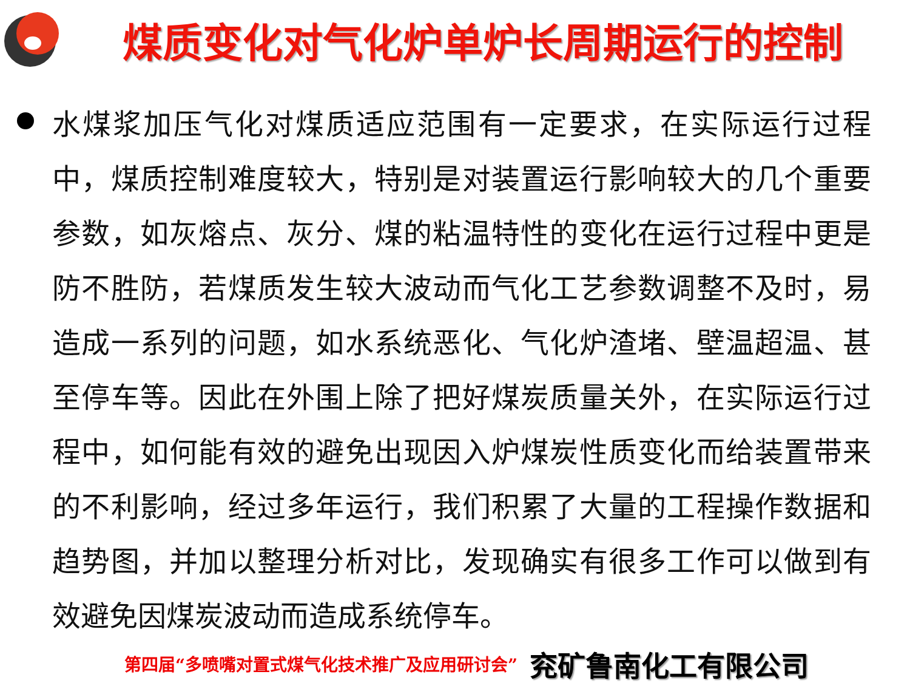煤质变化对气化炉单炉长周期运行的控制
水煤浆加压气化对煤质适应范围有一定要求，在实际运行过程中，煤质控制难度较大，特别是对装置运行影响较大的几个重要参数，如灰熔点、灰分、煤的粘温特性的变化在运行过程中更是防不胜防，若煤质发生较大波动而气化工艺参数调整不及时，易造成一系列的问题，如水系统恶化、气化炉渣堵、壁温超温、甚至停车等。因此在外围上除了把好煤炭质量关外，在实际运行过程中，如何能有效的避免出现因入炉煤炭性质变化而给装置带来的不利影响，经过多年运行，我们积累了大量的工程操作数据和趋势图，并加以整理分析对比，发现确实有很多工作可以做到有效避免因煤炭波动而造成系统停车。
第四届“多喷嘴对置式煤气化技术推广及应用研讨会” 兖矿鲁南化工有限公司